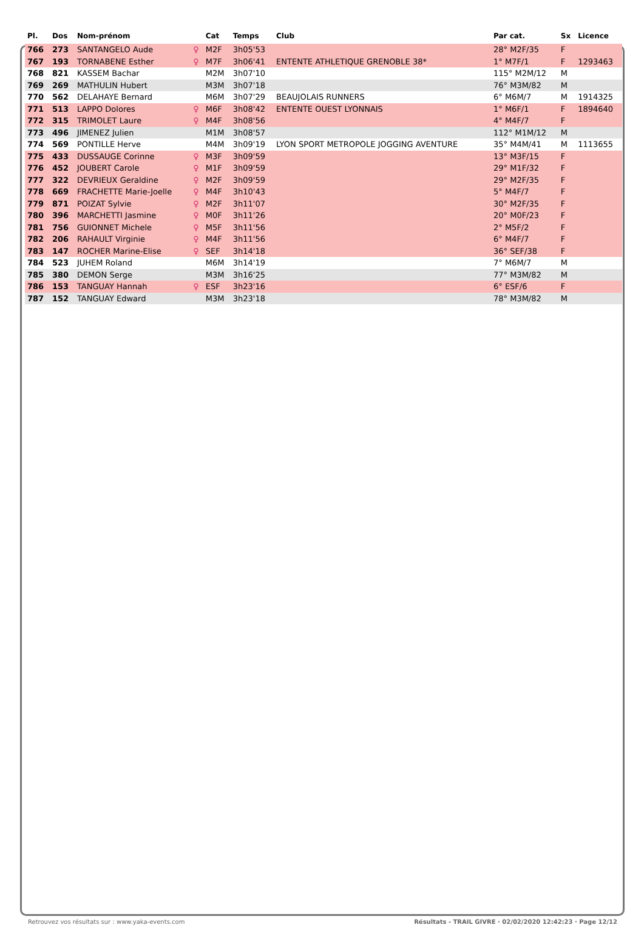| Pl. | Dos | Nom-prénom | | Cat | Temps | Club | Par cat. | Sx | Licence |
| --- | --- | --- | --- | --- | --- | --- | --- | --- | --- |
| 766 | 273 | SANTANGELO Aude | ♀ | M2F | 3h05'53 | | 28° M2F/35 | F | |
| 767 | 193 | TORNABENE Esther | ♀ | M7F | 3h06'41 | ENTENTE ATHLETIQUE GRENOBLE 38* | 1° M7F/1 | F | 1293463 |
| 768 | 821 | KASSEM Bachar | | M2M | 3h07'10 | | 115° M2M/12 | M | |
| 769 | 269 | MATHULIN Hubert | | M3M | 3h07'18 | | 76° M3M/82 | M | |
| 770 | 562 | DELAHAYE Bernard | | M6M | 3h07'29 | BEAUJOLAIS RUNNERS | 6° M6M/7 | M | 1914325 |
| 771 | 513 | LAPPO Dolores | ♀ | M6F | 3h08'42 | ENTENTE OUEST LYONNAIS | 1° M6F/1 | F | 1894640 |
| 772 | 315 | TRIMOLET Laure | ♀ | M4F | 3h08'56 | | 4° M4F/7 | F | |
| 773 | 496 | JIMENEZ Julien | | M1M | 3h08'57 | | 112° M1M/12 | M | |
| 774 | 569 | PONTILLE Herve | | M4M | 3h09'19 | LYON SPORT METROPOLE JOGGING AVENTURE | 35° M4M/41 | M | 1113655 |
| 775 | 433 | DUSSAUGE Corinne | ♀ | M3F | 3h09'59 | | 13° M3F/15 | F | |
| 776 | 452 | JOUBERT Carole | ♀ | M1F | 3h09'59 | | 29° M1F/32 | F | |
| 777 | 322 | DEVRIEUX Geraldine | ♀ | M2F | 3h09'59 | | 29° M2F/35 | F | |
| 778 | 669 | FRACHETTE Marie-Joelle | ♀ | M4F | 3h10'43 | | 5° M4F/7 | F | |
| 779 | 871 | POIZAT Sylvie | ♀ | M2F | 3h11'07 | | 30° M2F/35 | F | |
| 780 | 396 | MARCHETTI Jasmine | ♀ | M0F | 3h11'26 | | 20° M0F/23 | F | |
| 781 | 756 | GUIONNET Michele | ♀ | M5F | 3h11'56 | | 2° M5F/2 | F | |
| 782 | 206 | RAHAULT Virginie | ♀ | M4F | 3h11'56 | | 6° M4F/7 | F | |
| 783 | 147 | ROCHER Marine-Elise | ♀ | SEF | 3h14'18 | | 36° SEF/38 | F | |
| 784 | 523 | JUHEM Roland | | M6M | 3h14'19 | | 7° M6M/7 | M | |
| 785 | 380 | DEMON Serge | | M3M | 3h16'25 | | 77° M3M/82 | M | |
| 786 | 153 | TANGUAY Hannah | ♀ | ESF | 3h23'16 | | 6° ESF/6 | F | |
| 787 | 152 | TANGUAY Edward | | M3M | 3h23'18 | | 78° M3M/82 | M | |
Retrouvez vos résultats sur : www.yaka-events.com Résultats - TRAIL GIVRE · 02/02/2020 12:42:23 · Page 12/12